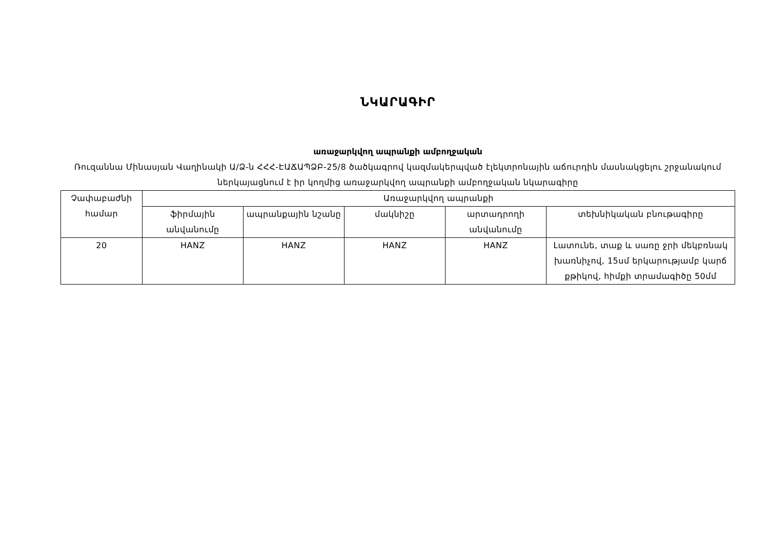ՆԿԱՐԱԳԻՐ
առաջարկվող ապրանքի ամբողջական
Ռուզաննա Մինասյան Վաղինակի Ա/Ձ-ն ՀՀՀ-ԷԱՃԱՊՁԲ-25/8 ծածկագրով կազմակերպված էլեկտրոնային աճուրդին մասնակցելու շրջանակում ներկայացնում է իր կողմից առաջարկվող ապրանքի ամբողջական նկարագիրը
| Չափաբաժնի համար | Առաջարկվող ապրանքի | | | | |
| --- | --- | --- | --- | --- | --- |
| | ֆիրմային անվանումը | ապրանքային նշանը | մակնիշը | արտադրողի անվանումը | տեխնիկական բնութագիրը |
| 20 | HANZ | HANZ | HANZ | HANZ | Լատունե, տաք և սառը ջրի մեկբռնակ խառնիչով, 15սմ երկարությամբ կարճ քթիկով, հիմքի տրամագիծը 50մմ |